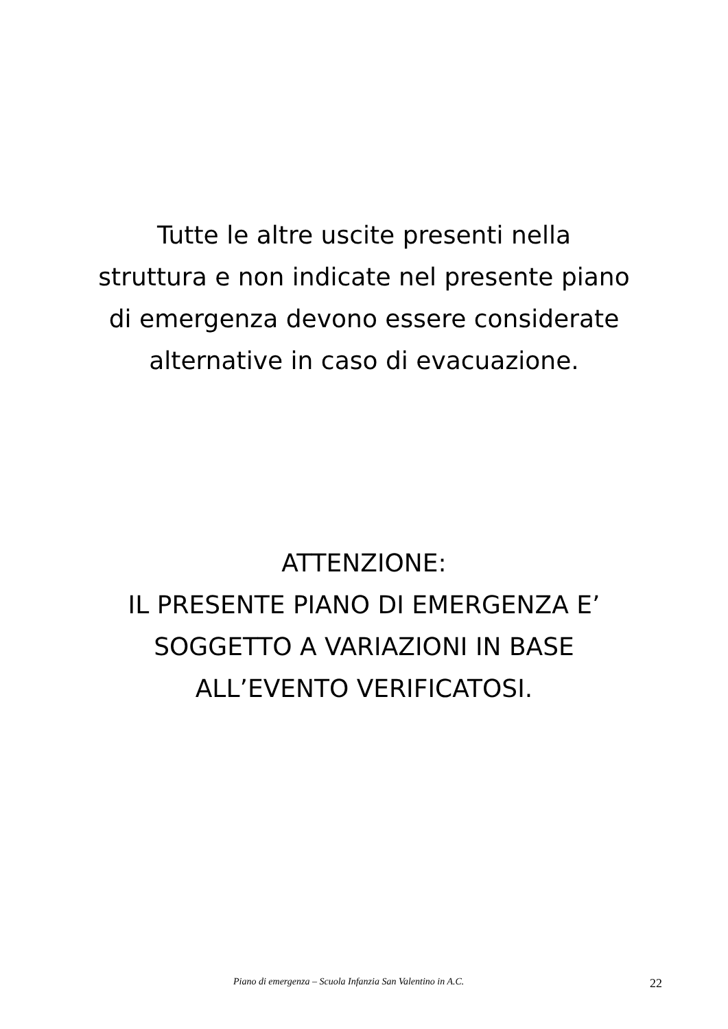Tutte le altre uscite presenti nella
struttura e non indicate nel presente piano
di emergenza devono essere considerate
alternative in caso di evacuazione.
ATTENZIONE:
IL PRESENTE PIANO DI EMERGENZA E’
SOGGETTO A VARIAZIONI IN BASE
ALL’EVENTO VERIFICATOSI.
Piano di emergenza – Scuola Infanzia San Valentino in A.C. 22